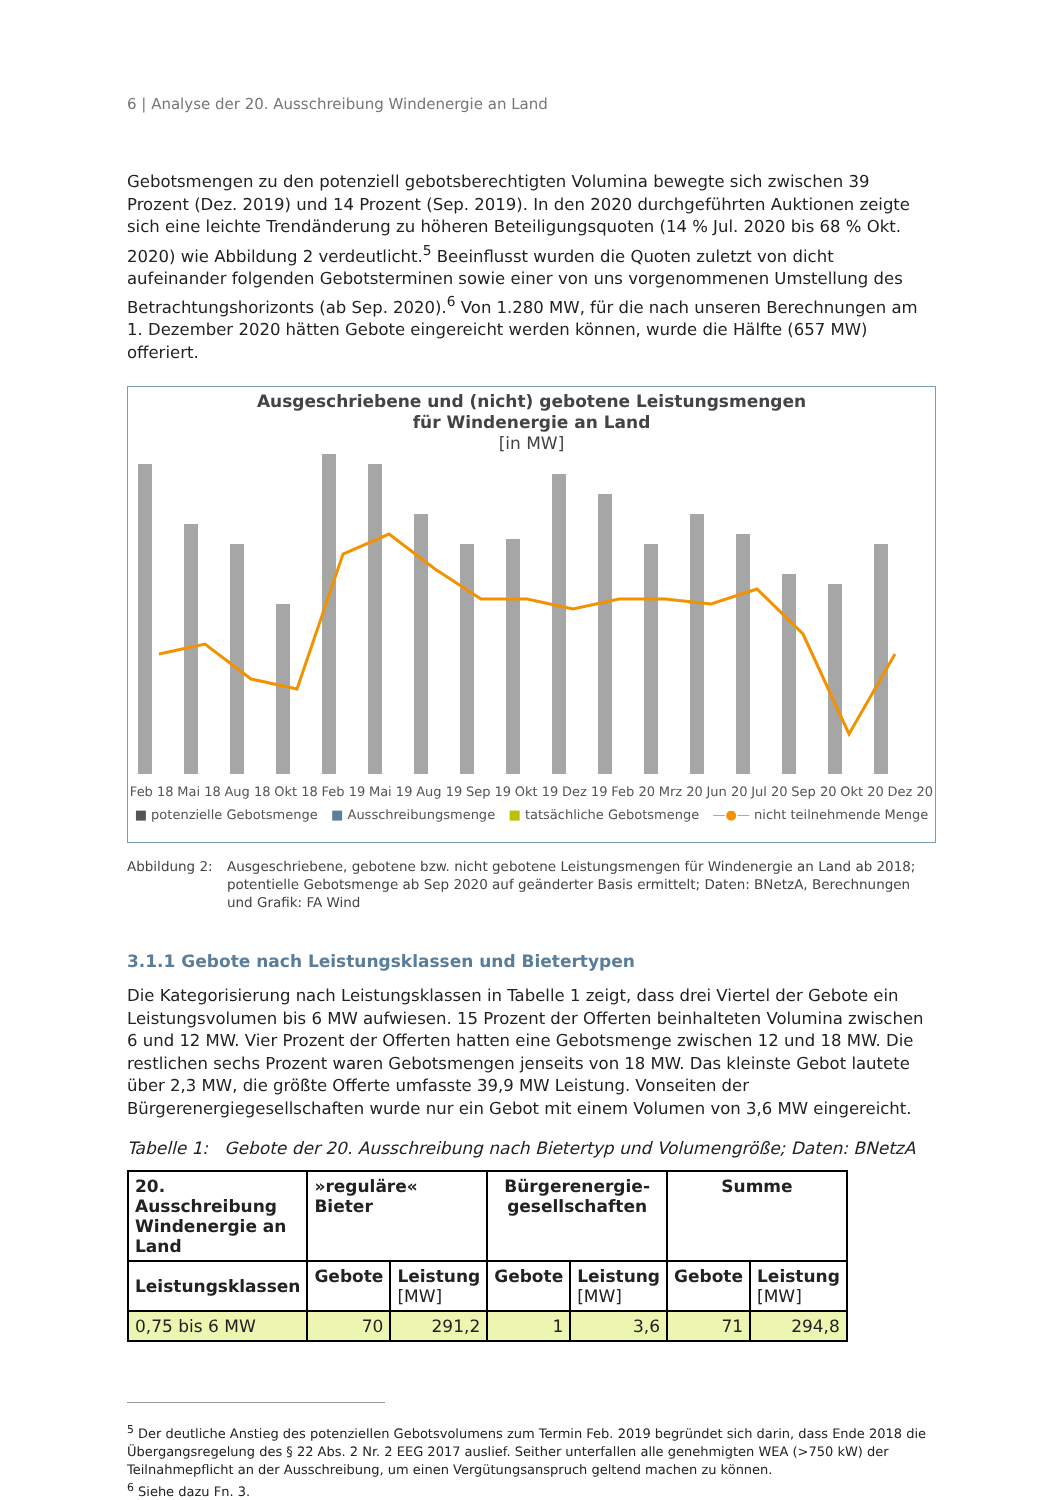6 | Analyse der 20. Ausschreibung Windenergie an Land
Gebotsmengen zu den potenziell gebotsberechtigten Volumina bewegte sich zwischen 39 Prozent (Dez. 2019) und 14 Prozent (Sep. 2019). In den 2020 durchgeführten Auktionen zeigte sich eine leichte Trendänderung zu höheren Beteiligungsquoten (14 % Jul. 2020 bis 68 % Okt. 2020) wie Abbildung 2 verdeutlicht.<sup>5</sup> Beeinflusst wurden die Quoten zuletzt von dicht aufeinander folgenden Gebotsterminen sowie einer von uns vorgenommenen Umstellung des Betrachtungshorizonts (ab Sep. 2020).<sup>6</sup> Von 1.280 MW, für die nach unseren Berechnungen am 1. Dezember 2020 hätten Gebote eingereicht werden können, wurde die Hälfte (657 MW) offeriert.
Ausgeschriebene und (nicht) gebotene Leistungsmengen
für Windenergie an Land
[in MW]
Feb 18 Mai 18 Aug 18 Okt 18 Feb 19 Mai 19 Aug 19 Sep 19 Okt 19 Dez 19 Feb 20 Mrz 20 Jun 20 Jul 20 Sep 20 Okt 20 Dez 20
■ potenzielle Gebotsmenge ■ Ausschreibungsmenge ■ tatsächliche Gebotsmenge —●— nicht teilnehmende Menge
Abbildung 2: Ausgeschriebene, gebotene bzw. nicht gebotene Leistungsmengen für Windenergie an Land ab 2018; potentielle Gebotsmenge ab Sep 2020 auf geänderter Basis ermittelt; Daten: BNetzA, Berechnungen und Grafik: FA Wind
3.1.1 Gebote nach Leistungsklassen und Bietertypen
Die Kategorisierung nach Leistungsklassen in Tabelle 1 zeigt, dass drei Viertel der Gebote ein Leistungsvolumen bis 6 MW aufwiesen. 15 Prozent der Offerten beinhalteten Volumina zwischen 6 und 12 MW. Vier Prozent der Offerten hatten eine Gebotsmenge zwischen 12 und 18 MW. Die restlichen sechs Prozent waren Gebotsmengen jenseits von 18 MW. Das kleinste Gebot lautete über 2,3 MW, die größte Offerte umfasste 39,9 MW Leistung. Vonseiten der Bürgerenergiegesellschaften wurde nur ein Gebot mit einem Volumen von 3,6 MW eingereicht.
Tabelle 1: Gebote der 20. Ausschreibung nach Bietertyp und Volumengröße; Daten: BNetzA
| 20. Ausschreibung Windenergie an Land | »reguläre« Bieter | | Bürgerenergie-gesellschaften | | Summe | |
| --- | --- | --- | --- | --- | --- | --- |
| Leistungsklassen | Gebote | Leistung [MW] | Gebote | Leistung [MW] | Gebote | Leistung [MW] |
| 0,75 bis 6 MW | 70 | 291,2 | 1 | 3,6 | 71 | 294,8 |
<sup>5</sup> Der deutliche Anstieg des potenziellen Gebotsvolumens zum Termin Feb. 2019 begründet sich darin, dass Ende 2018 die Übergangsregelung des § 22 Abs. 2 Nr. 2 EEG 2017 auslief. Seither unterfallen alle genehmigten WEA (>750 kW) der Teilnahmepflicht an der Ausschreibung, um einen Vergütungsanspruch geltend machen zu können.
<sup>6</sup> Siehe dazu Fn. 3.